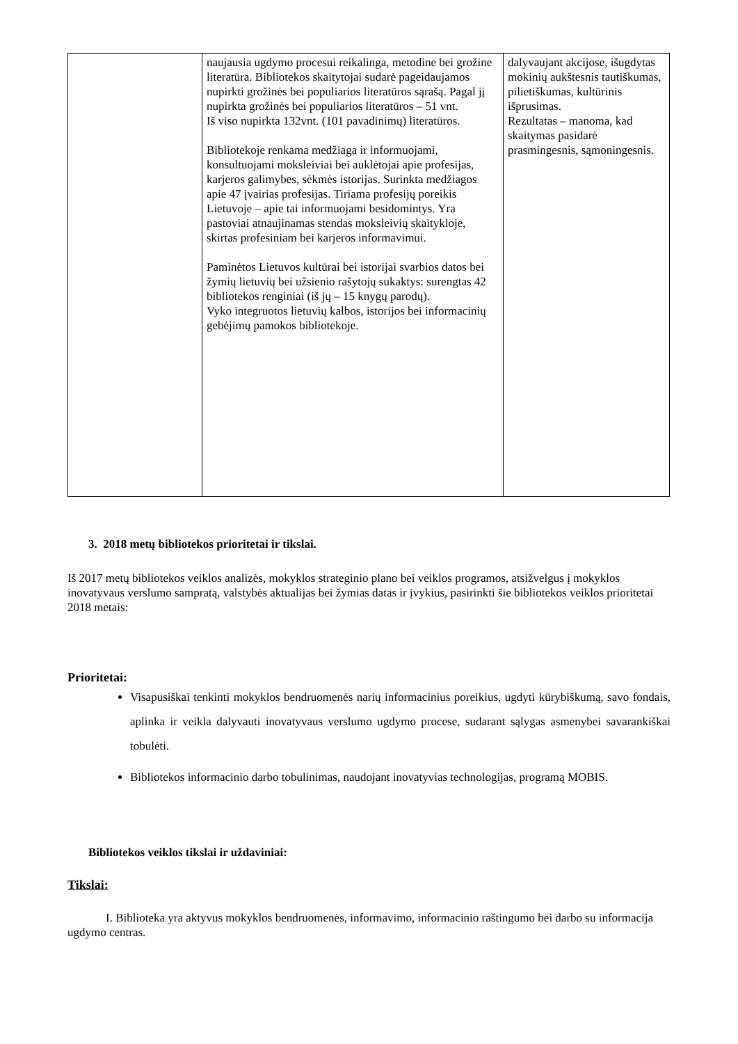| | naujausia ugdymo procesui reikalinga, metodine bei grožine literatūra. Bibliotekos skaitytojai sudarė pageidaujamos nupirkti grožinės bei populiarios literatūros sąrašą. Pagal jį nupirkta grožinės bei populiarios literatūros – 51 vnt. Iš viso nupirkta 132vnt. (101 pavadinimų) literatūros. Bibliotekoje renkama medžiaga ir informuojami, konsultuojami moksleiviai bei auklėtojai apie profesijas, karjeros galimybes, sėkmės istorijas. Surinkta medžiagos apie 47 įvairias profesijas. Tiriama profesijų poreikis Lietuvoje – apie tai informuojami besidomintys. Yra pastoviai atnaujinamas stendas moksleivių skaitykloje, skirtas profesiniam bei karjeros informavimui. Paminėtos Lietuvos kultūrai bei istorijai svarbios datos bei žymių lietuvių bei užsienio rašytojų sukaktys: surengtas 42 bibliotekos renginiai (iš jų – 15 knygų parodų). Vyko integruotos lietuvių kalbos, istorijos bei informacinių gebėjimų pamokos bibliotekoje. | dalyvaujant akcijose, išugdytas mokinių aukštesnis tautiškumas, pilietiškumas, kultūrinis išprusimas. Rezultatas – manoma, kad skaitymas pasidarė prasmingesnis, sąmoningesnis. |
3. 2018 metų bibliotekos prioritetai ir tikslai.
Iš 2017 metų bibliotekos veiklos analizės, mokyklos strateginio plano bei veiklos programos, atsižvelgus į mokyklos inovatyvaus verslumo sampratą, valstybės aktualijas bei žymias datas ir įvykius, pasirinkti šie bibliotekos veiklos prioritetai 2018 metais:
Prioritetai:
Visapusiškai tenkinti mokyklos bendruomenės narių informacinius poreikius, ugdyti kūrybiškumą, savo fondais, aplinka ir veikla dalyvauti inovatyvaus verslumo ugdymo procese, sudarant sąlygas asmenybei savarankiškai tobulėti.
Bibliotekos informacinio darbo tobulinimas, naudojant inovatyvias technologijas, programą MOBIS.
Bibliotekos veiklos tikslai ir uždaviniai:
Tikslai:
I. Biblioteka yra aktyvus mokyklos bendruomenės, informavimo, informacinio raštingumo bei darbo su informacija ugdymo centras.